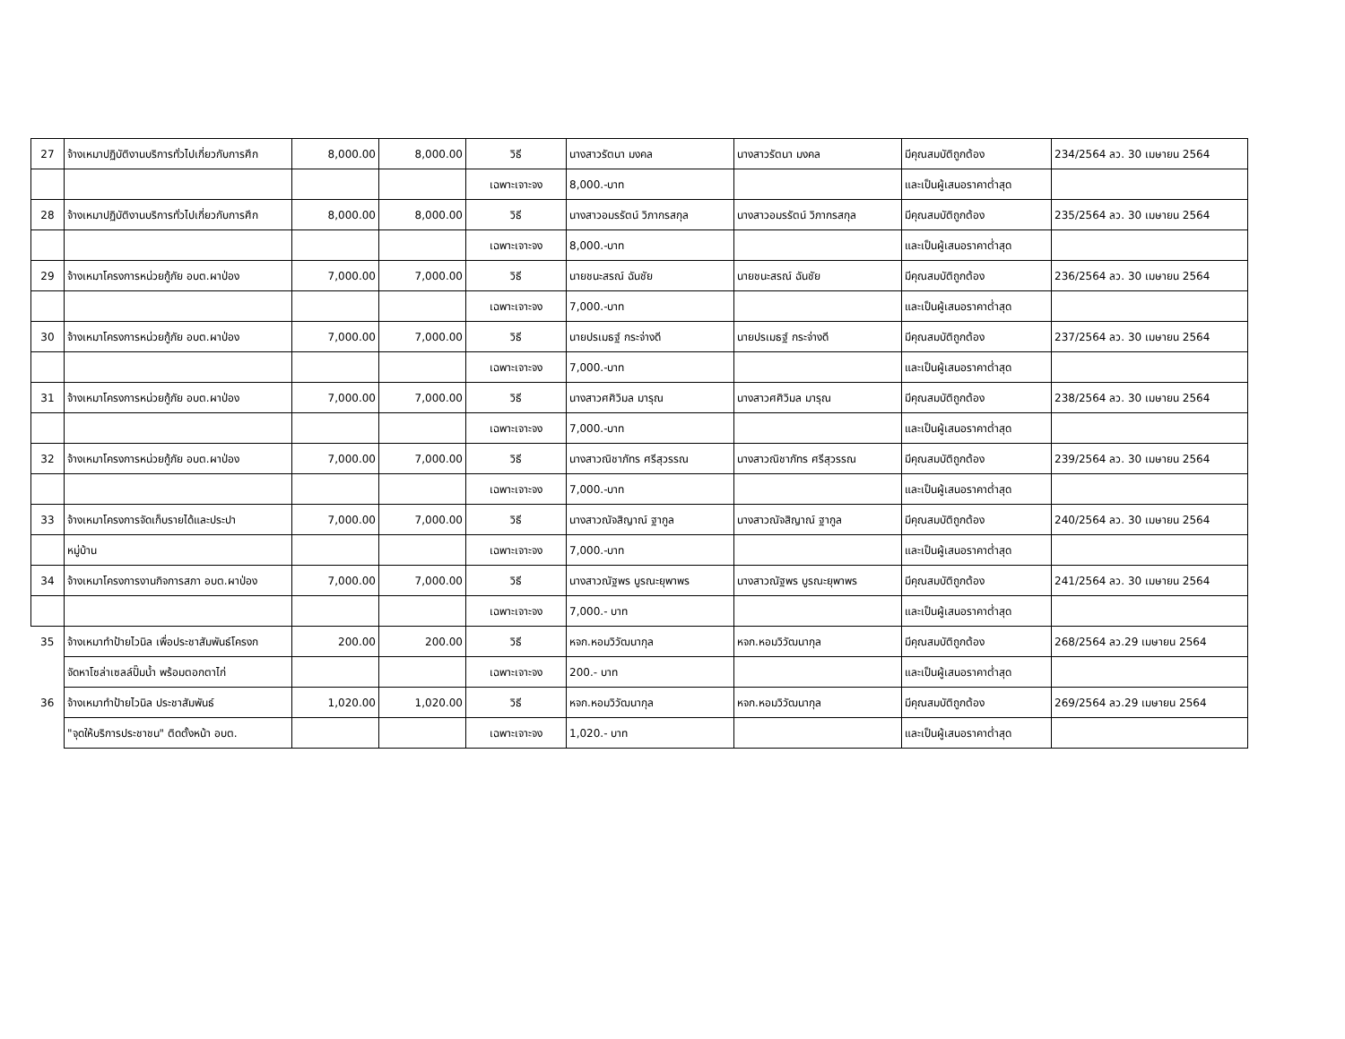| 27 | จ้างเหมาปฏิบัติงานบริการทั่วไปเกี่ยวกับการศึก | 8,000.00 | 8,000.00 | วิธี | นางสาวรัตนา มงคล | นางสาวรัตนา มงคล | มีคุณสมบัติถูกต้อง | 234/2564 ลว. 30 เมษายน 2564 |
| | | | | เฉพาะเจาะจง | 8,000.-บาท | | และเป็นผู้เสนอราคาต่ำสุด | |
| 28 | จ้างเหมาปฏิบัติงานบริการทั่วไปเกี่ยวกับการศึก | 8,000.00 | 8,000.00 | วิธี | นางสาวอมรรัตน์ วิภากรสกุล | นางสาวอมรรัตน์ วิภากรสกุล | มีคุณสมบัติถูกต้อง | 235/2564 ลว. 30 เมษายน 2564 |
| | | | | เฉพาะเจาะจง | 8,000.-บาท | | และเป็นผู้เสนอราคาต่ำสุด | |
| 29 | จ้างเหมาโครงการหน่วยกู้ภัย อบต.ผาป่อง | 7,000.00 | 7,000.00 | วิธี | นายชนะสรณ์ ฉันชัย | นายชนะสรณ์ ฉันชัย | มีคุณสมบัติถูกต้อง | 236/2564 ลว. 30 เมษายน 2564 |
| | | | | เฉพาะเจาะจง | 7,000.-บาท | | และเป็นผู้เสนอราคาต่ำสุด | |
| 30 | จ้างเหมาโครงการหน่วยกู้ภัย อบต.ผาป่อง | 7,000.00 | 7,000.00 | วิธี | นายปรเมธฐ์ กระจ่างดี | นายปรเมธฐ์ กระจ่างดี | มีคุณสมบัติถูกต้อง | 237/2564 ลว. 30 เมษายน 2564 |
| | | | | เฉพาะเจาะจง | 7,000.-บาท | | และเป็นผู้เสนอราคาต่ำสุด | |
| 31 | จ้างเหมาโครงการหน่วยกู้ภัย อบต.ผาป่อง | 7,000.00 | 7,000.00 | วิธี | นางสาวศศิวิมล มารุณ | นางสาวศศิวิมล มารุณ | มีคุณสมบัติถูกต้อง | 238/2564 ลว. 30 เมษายน 2564 |
| | | | | เฉพาะเจาะจง | 7,000.-บาท | | และเป็นผู้เสนอราคาต่ำสุด | |
| 32 | จ้างเหมาโครงการหน่วยกู้ภัย อบต.ผาป่อง | 7,000.00 | 7,000.00 | วิธี | นางสาวณิชาภัทร ศรีสุวรรณ | นางสาวณิชาภัทร ศรีสุวรรณ | มีคุณสมบัติถูกต้อง | 239/2564 ลว. 30 เมษายน 2564 |
| | | | | เฉพาะเจาะจง | 7,000.-บาท | | และเป็นผู้เสนอราคาต่ำสุด | |
| 33 | จ้างเหมาโครงการจัดเก็บรายได้และประปา | 7,000.00 | 7,000.00 | วิธี | นางสาวณัจสิญาณ์ ฐากูล | นางสาวณัจสิญาณ์ ฐากูล | มีคุณสมบัติถูกต้อง | 240/2564 ลว. 30 เมษายน 2564 |
| | หมู่บ้าน | | | เฉพาะเจาะจง | 7,000.-บาท | | และเป็นผู้เสนอราคาต่ำสุด | |
| 34 | จ้างเหมาโครงการงานกิจการสภา อบต.ผาป่อง | 7,000.00 | 7,000.00 | วิธี | นางสาวณัฐพร บูรณะยุพาพร | นางสาวณัฐพร บูรณะยุพาพร | มีคุณสมบัติถูกต้อง | 241/2564 ลว. 30 เมษายน 2564 |
| | | | | เฉพาะเจาะจง | 7,000.- บาท | | และเป็นผู้เสนอราคาต่ำสุด | |
| 35 | จ้างเหมาทำป้ายไวนิล เพื่อประชาสัมพันธ์โครงก | 200.00 | 200.00 | วิธี | หจก.หอมวิวัฒนากุล | หจก.หอมวิวัฒนากุล | มีคุณสมบัติถูกต้อง | 268/2564 ลว.29 เมษายน 2564 |
| | จัดหาโซล่าเซลล์ปั๊มน้ำ พร้อมตอกตาไก่ | | | เฉพาะเจาะจง | 200.- บาท | | และเป็นผู้เสนอราคาต่ำสุด | |
| 36 | จ้างเหมาทำป้ายไวนิล ประชาสัมพันธ์ | 1,020.00 | 1,020.00 | วิธี | หจก.หอมวิวัฒนากุล | หจก.หอมวิวัฒนากุล | มีคุณสมบัติถูกต้อง | 269/2564 ลว.29 เมษายน 2564 |
| | "จุดให้บริการประชาชน" ติดตั้งหน้า อบต. | | | เฉพาะเจาะจง | 1,020.- บาท | | และเป็นผู้เสนอราคาต่ำสุด | |